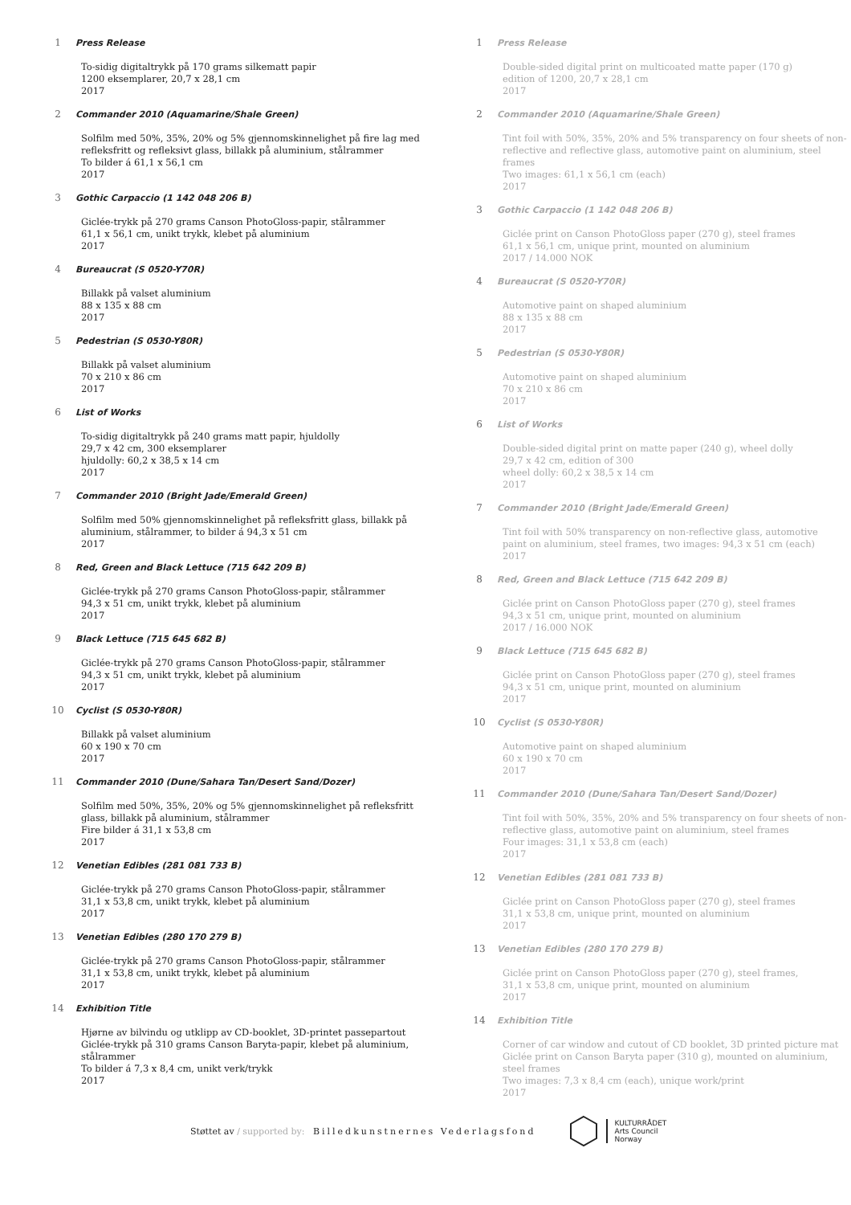1 Press Release
To-sidig digitaltrykk på 170 grams silkematt papir
1200 eksemplarer, 20,7 x 28,1 cm
2017
2 Commander 2010 (Aquamarine/Shale Green)
Solfilm med 50%, 35%, 20% og 5% gjennomskinnelighet på fire lag med
refleksfritt og refleksivt glass, billakk på aluminium, stålrammer
To bilder á 61,1 x 56,1 cm
2017
3 Gothic Carpaccio (1 142 048 206 B)
Giclée-trykk på 270 grams Canson PhotoGloss-papir, stålrammer
61,1 x 56,1 cm, unikt trykk, klebet på aluminium
2017
4 Bureaucrat (S 0520-Y70R)
Billakk på valset aluminium
88 x 135 x 88 cm
2017
5 Pedestrian (S 0530-Y80R)
Billakk på valset aluminium
70 x 210 x 86 cm
2017
6 List of Works
To-sidig digitaltrykk på 240 grams matt papir, hjuldolly
29,7 x 42 cm, 300 eksemplarer
hjuldolly: 60,2 x 38,5 x 14 cm
2017
7 Commander 2010 (Bright Jade/Emerald Green)
Solfilm med 50% gjennomskinnelighet på refleksfritt glass, billakk på
aluminium, stålrammer, to bilder á 94,3 x 51 cm
2017
8 Red, Green and Black Lettuce (715 642 209 B)
Giclée-trykk på 270 grams Canson PhotoGloss-papir, stålrammer
94,3 x 51 cm, unikt trykk, klebet på aluminium
2017
9 Black Lettuce (715 645 682 B)
Giclée-trykk på 270 grams Canson PhotoGloss-papir, stålrammer
94,3 x 51 cm, unikt trykk, klebet på aluminium
2017
10 Cyclist (S 0530-Y80R)
Billakk på valset aluminium
60 x 190 x 70 cm
2017
11 Commander 2010 (Dune/Sahara Tan/Desert Sand/Dozer)
Solfilm med 50%, 35%, 20% og 5% gjennomskinnelighet på refleksfritt
glass, billakk på aluminium, stålrammer
Fire bilder á 31,1 x 53,8 cm
2017
12 Venetian Edibles (281 081 733 B)
Giclée-trykk på 270 grams Canson PhotoGloss-papir, stålrammer
31,1 x 53,8 cm, unikt trykk, klebet på aluminium
2017
13 Venetian Edibles (280 170 279 B)
Giclée-trykk på 270 grams Canson PhotoGloss-papir, stålrammer
31,1 x 53,8 cm, unikt trykk, klebet på aluminium
2017
14 Exhibition Title
Hjørne av bilvindu og utklipp av CD-booklet, 3D-printet passepartout
Giclée-trykk på 310 grams Canson Baryta-papir, klebet på aluminium, stålrammer
To bilder á 7,3 x 8,4 cm, unikt verk/trykk
2017
1 Press Release
Double-sided digital print on multicoated matte paper (170 g)
edition of 1200, 20,7 x 28,1 cm
2017
2 Commander 2010 (Aquamarine/Shale Green)
Tint foil with 50%, 35%, 20% and 5% transparency on four sheets of non-
reflective and reflective glass, automotive paint on aluminium, steel frames
Two images: 61,1 x 56,1 cm (each)
2017
3 Gothic Carpaccio (1 142 048 206 B)
Giclée print on Canson PhotoGloss paper (270 g), steel frames
61,1 x 56,1 cm, unique print, mounted on aluminium
2017 / 14.000 NOK
4 Bureaucrat (S 0520-Y70R)
Automotive paint on shaped aluminium
88 x 135 x 88 cm
2017
5 Pedestrian (S 0530-Y80R)
Automotive paint on shaped aluminium
70 x 210 x 86 cm
2017
6 List of Works
Double-sided digital print on matte paper (240 g), wheel dolly
29,7 x 42 cm, edition of 300
wheel dolly: 60,2 x 38,5 x 14 cm
2017
7 Commander 2010 (Bright Jade/Emerald Green)
Tint foil with 50% transparency on non-reflective glass, automotive
paint on aluminium, steel frames, two images: 94,3 x 51 cm (each)
2017
8 Red, Green and Black Lettuce (715 642 209 B)
Giclée print on Canson PhotoGloss paper (270 g), steel frames
94,3 x 51 cm, unique print, mounted on aluminium
2017 / 16.000 NOK
9 Black Lettuce (715 645 682 B)
Giclée print on Canson PhotoGloss paper (270 g), steel frames
94,3 x 51 cm, unique print, mounted on aluminium
2017
10 Cyclist (S 0530-Y80R)
Automotive paint on shaped aluminium
60 x 190 x 70 cm
2017
11 Commander 2010 (Dune/Sahara Tan/Desert Sand/Dozer)
Tint foil with 50%, 35%, 20% and 5% transparency on four sheets of non-
reflective glass, automotive paint on aluminium, steel frames
Four images: 31,1 x 53,8 cm (each)
2017
12 Venetian Edibles (281 081 733 B)
Giclée print on Canson PhotoGloss paper (270 g), steel frames
31,1 x 53,8 cm, unique print, mounted on aluminium
2017
13 Venetian Edibles (280 170 279 B)
Giclée print on Canson PhotoGloss paper (270 g), steel frames,
31,1 x 53,8 cm, unique print, mounted on aluminium
2017
14 Exhibition Title
Corner of car window and cutout of CD booklet, 3D printed picture mat
Giclée print on Canson Baryta paper (310 g), mounted on aluminium, steel frames
Two images: 7,3 x 8,4 cm (each), unique work/print
2017
Støttet av / supported by: Billedkunstnernes Vederlagsfond KULTURRÅDET
Arts Council
Norway